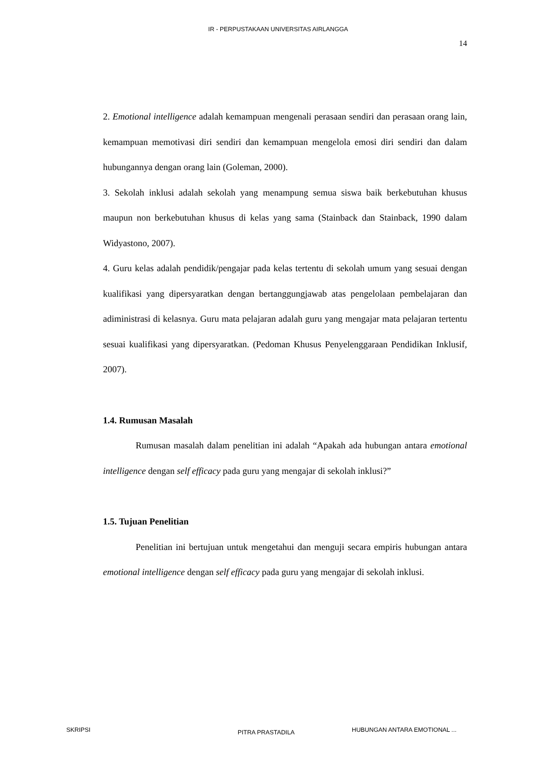IR - PERPUSTAKAAN UNIVERSITAS AIRLANGGA
14
2. Emotional intelligence adalah kemampuan mengenali perasaan sendiri dan perasaan orang lain, kemampuan memotivasi diri sendiri dan kemampuan mengelola emosi diri sendiri dan dalam hubungannya dengan orang lain (Goleman, 2000).
3. Sekolah inklusi adalah sekolah yang menampung semua siswa baik berkebutuhan khusus maupun non berkebutuhan khusus di kelas yang sama (Stainback dan Stainback, 1990 dalam Widyastono, 2007).
4. Guru kelas adalah pendidik/pengajar pada kelas tertentu di sekolah umum yang sesuai dengan kualifikasi yang dipersyaratkan dengan bertanggungjawab atas pengelolaan pembelajaran dan adiministrasi di kelasnya. Guru mata pelajaran adalah guru yang mengajar mata pelajaran tertentu sesuai kualifikasi yang dipersyaratkan. (Pedoman Khusus Penyelenggaraan Pendidikan Inklusif, 2007).
1.4. Rumusan Masalah
Rumusan masalah dalam penelitian ini adalah “Apakah ada hubungan antara emotional intelligence dengan self efficacy pada guru yang mengajar di sekolah inklusi?”
1.5. Tujuan Penelitian
Penelitian ini bertujuan untuk mengetahui dan menguji secara empiris hubungan antara emotional intelligence dengan self efficacy pada guru yang mengajar di sekolah inklusi.
SKRIPSI PITRA PRASTADILA HUBUNGAN ANTARA EMOTIONAL ...